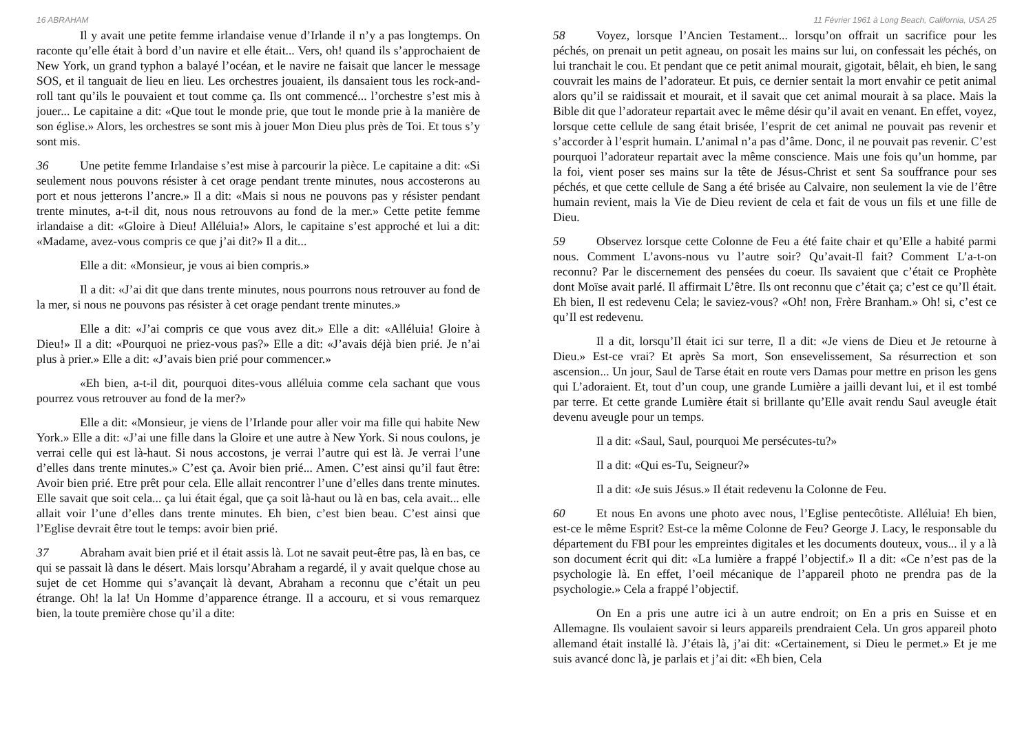16 ABRAHAM
Il y avait une petite femme irlandaise venue d’Irlande il n’y a pas longtemps. On raconte qu’elle était à bord d’un navire et elle était... Vers, oh! quand ils s’approchaient de New York, un grand typhon a balayé l’océan, et le navire ne faisait que lancer le message SOS, et il tanguait de lieu en lieu. Les orchestres jouaient, ils dansaient tous les rock-and-roll tant qu’ils le pouvaient et tout comme ça. Ils ont commencé... l’orchestre s’est mis à jouer... Le capitaine a dit: «Que tout le monde prie, que tout le monde prie à la manière de son église.» Alors, les orchestres se sont mis à jouer Mon Dieu plus près de Toi. Et tous s’y sont mis.
36 Une petite femme Irlandaise s’est mise à parcourir la pièce. Le capitaine a dit: «Si seulement nous pouvons résister à cet orage pendant trente minutes, nous accosterons au port et nous jetterons l’ancre.» Il a dit: «Mais si nous ne pouvons pas y résister pendant trente minutes, a-t-il dit, nous nous retrouvons au fond de la mer.» Cette petite femme irlandaise a dit: «Gloire à Dieu! Alléluia!» Alors, le capitaine s’est approché et lui a dit: «Madame, avez-vous compris ce que j’ai dit?» Il a dit...
Elle a dit: «Monsieur, je vous ai bien compris.»
Il a dit: «J’ai dit que dans trente minutes, nous pourrons nous retrouver au fond de la mer, si nous ne pouvons pas résister à cet orage pendant trente minutes.»
Elle a dit: «J’ai compris ce que vous avez dit.» Elle a dit: «Alléluia! Gloire à Dieu!» Il a dit: «Pourquoi ne priez-vous pas?» Elle a dit: «J’avais déjà bien prié. Je n’ai plus à prier.» Elle a dit: «J’avais bien prié pour commencer.»
«Eh bien, a-t-il dit, pourquoi dites-vous alléluia comme cela sachant que vous pourrez vous retrouver au fond de la mer?»
Elle a dit: «Monsieur, je viens de l’Irlande pour aller voir ma fille qui habite New York.» Elle a dit: «J’ai une fille dans la Gloire et une autre à New York. Si nous coulons, je verrai celle qui est là-haut. Si nous accostons, je verrai l’autre qui est là. Je verrai l’une d’elles dans trente minutes.» C’est ça. Avoir bien prié... Amen. C’est ainsi qu’il faut être: Avoir bien prié. Etre prêt pour cela. Elle allait rencontrer l’une d’elles dans trente minutes. Elle savait que soit cela... ça lui était égal, que ça soit là-haut ou là en bas, cela avait... elle allait voir l’une d’elles dans trente minutes. Eh bien, c’est bien beau. C’est ainsi que l’Eglise devrait être tout le temps: avoir bien prié.
37 Abraham avait bien prié et il était assis là. Lot ne savait peut-être pas, là en bas, ce qui se passait là dans le désert. Mais lorsqu’Abraham a regardé, il y avait quelque chose au sujet de cet Homme qui s’avançait là devant, Abraham a reconnu que c’était un peu étrange. Oh! la la! Un Homme d’apparence étrange. Il a accouru, et si vous remarquez bien, la toute première chose qu’il a dite:
11 Février 1961 à Long Beach, California, USA 25
58 Voyez, lorsque l’Ancien Testament... lorsqu’on offrait un sacrifice pour les péchés, on prenait un petit agneau, on posait les mains sur lui, on confessait les péchés, on lui tranchait le cou. Et pendant que ce petit animal mourait, gigotait, bêlait, eh bien, le sang couvrait les mains de l’adorateur. Et puis, ce dernier sentait la mort envahir ce petit animal alors qu’il se raidissait et mourait, et il savait que cet animal mourait à sa place. Mais la Bible dit que l’adorateur repartait avec le même désir qu’il avait en venant. En effet, voyez, lorsque cette cellule de sang était brisée, l’esprit de cet animal ne pouvait pas revenir et s’accorder à l’esprit humain. L’animal n’a pas d’âme. Donc, il ne pouvait pas revenir. C’est pourquoi l’adorateur repartait avec la même conscience. Mais une fois qu’un homme, par la foi, vient poser ses mains sur la tête de Jésus-Christ et sent Sa souffrance pour ses péchés, et que cette cellule de Sang a été brisée au Calvaire, non seulement la vie de l’être humain revient, mais la Vie de Dieu revient de cela et fait de vous un fils et une fille de Dieu.
59 Observez lorsque cette Colonne de Feu a été faite chair et qu’Elle a habité parmi nous. Comment L’avons-nous vu l’autre soir? Qu’avait-Il fait? Comment L’a-t-on reconnu? Par le discernement des pensées du coeur. Ils savaient que c’était ce Prophète dont Moïse avait parlé. Il affirmait L’être. Ils ont reconnu que c’était ça; c’est ce qu’Il était. Eh bien, Il est redevenu Cela; le saviez-vous? «Oh! non, Frère Branham.» Oh! si, c’est ce qu’Il est redevenu.
Il a dit, lorsqu’Il était ici sur terre, Il a dit: «Je viens de Dieu et Je retourne à Dieu.» Est-ce vrai? Et après Sa mort, Son ensevelissement, Sa résurrection et son ascension... Un jour, Saul de Tarse était en route vers Damas pour mettre en prison les gens qui L’adoraient. Et, tout d’un coup, une grande Lumière a jailli devant lui, et il est tombé par terre. Et cette grande Lumière était si brillante qu’Elle avait rendu Saul aveugle était devenu aveugle pour un temps.
Il a dit: «Saul, Saul, pourquoi Me persécutes-tu?»
Il a dit: «Qui es-Tu, Seigneur?»
Il a dit: «Je suis Jésus.» Il était redevenu la Colonne de Feu.
60 Et nous En avons une photo avec nous, l’Eglise pentecôtiste. Alléluia! Eh bien, est-ce le même Esprit? Est-ce la même Colonne de Feu? George J. Lacy, le responsable du département du FBI pour les empreintes digitales et les documents douteux, vous... il y a là son document écrit qui dit: «La lumière a frappé l’objectif.» Il a dit: «Ce n’est pas de la psychologie là. En effet, l’oeil mécanique de l’appareil photo ne prendra pas de la psychologie.» Cela a frappé l’objectif.
On En a pris une autre ici à un autre endroit; on En a pris en Suisse et en Allemagne. Ils voulaient savoir si leurs appareils prendraient Cela. Un gros appareil photo allemand était installé là. J’étais là, j’ai dit: «Certainement, si Dieu le permet.» Et je me suis avancé donc là, je parlais et j’ai dit: «Eh bien, Cela